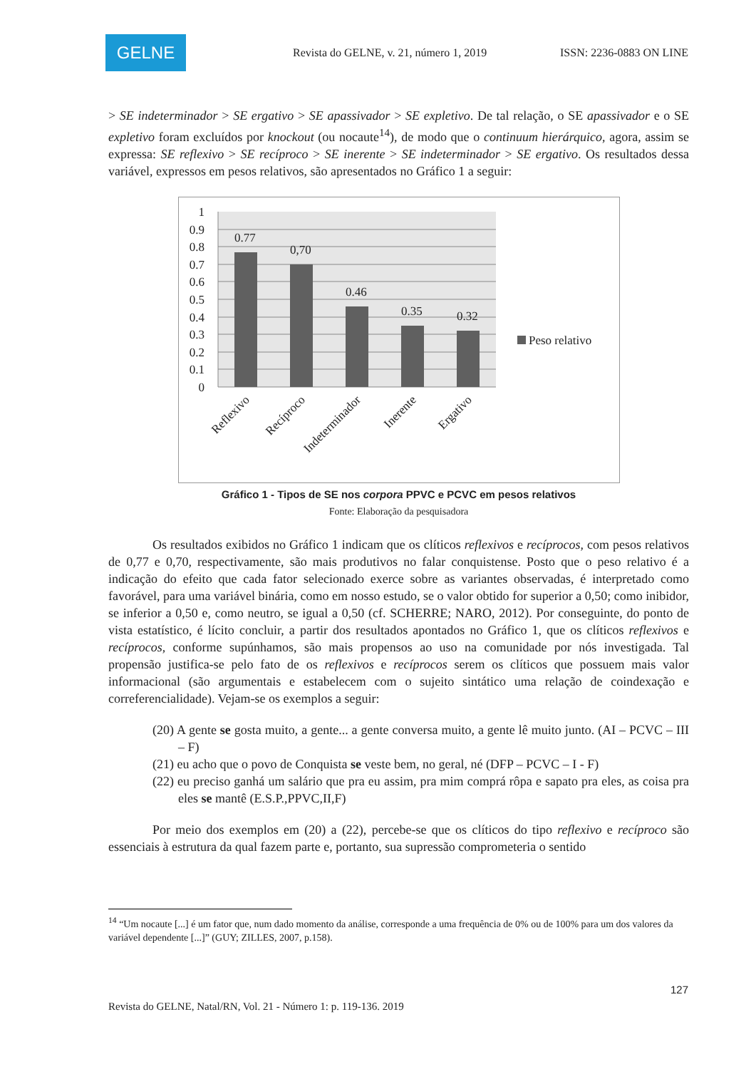GELNE
Revista do GELNE, v. 21, número 1, 2019 ISSN: 2236-0883 ON LINE
> SE indeterminador > SE ergativo > SE apassivador > SE expletivo. De tal relação, o SE apassivador e o SE expletivo foram excluídos por knockout (ou nocaute<sup>14</sup>), de modo que o continuum hierárquico, agora, assim se expressa: SE reflexivo > SE recíproco > SE inerente > SE indeterminador > SE ergativo. Os resultados dessa variável, expressos em pesos relativos, são apresentados no Gráfico 1 a seguir:
1
0.9
0.8
0.7
0.6
0.5
0.4
0.3
0.2
0.1
0
0.77
0,70
0.46
0.35
0.32
Peso relativo
Reflexivo
Recíproco
Indeterminador
Inerente
Ergativo
Gráfico 1 - Tipos de SE nos corpora PPVC e PCVC em pesos relativos
Fonte: Elaboração da pesquisadora
Os resultados exibidos no Gráfico 1 indicam que os clíticos reflexivos e recíprocos, com pesos relativos de 0,77 e 0,70, respectivamente, são mais produtivos no falar conquistense. Posto que o peso relativo é a indicação do efeito que cada fator selecionado exerce sobre as variantes observadas, é interpretado como favorável, para uma variável binária, como em nosso estudo, se o valor obtido for superior a 0,50; como inibidor, se inferior a 0,50 e, como neutro, se igual a 0,50 (cf. SCHERRE; NARO, 2012). Por conseguinte, do ponto de vista estatístico, é lícito concluir, a partir dos resultados apontados no Gráfico 1, que os clíticos reflexivos e recíprocos, conforme supúnhamos, são mais propensos ao uso na comunidade por nós investigada. Tal propensão justifica-se pelo fato de os reflexivos e recíprocos serem os clíticos que possuem mais valor informacional (são argumentais e estabelecem com o sujeito sintático uma relação de coindexação e correferencialidade). Vejam-se os exemplos a seguir:
(20) A gente se gosta muito, a gente... a gente conversa muito, a gente lê muito junto. (AI – PCVC – III – F)
(21) eu acho que o povo de Conquista se veste bem, no geral, né (DFP – PCVC – I - F)
(22) eu preciso ganhá um salário que pra eu assim, pra mim comprá rôpa e sapato pra eles, as coisa pra eles se mantê (E.S.P.,PPVC,II,F)
Por meio dos exemplos em (20) a (22), percebe-se que os clíticos do tipo reflexivo e recíproco são essenciais à estrutura da qual fazem parte e, portanto, sua supressão comprometeria o sentido
<sup>14</sup> “Um nocaute [...] é um fator que, num dado momento da análise, corresponde a uma frequência de 0% ou de 100% para um dos valores da variável dependente [...]” (GUY; ZILLES, 2007, p.158).
127
Revista do GELNE, Natal/RN, Vol. 21 - Número 1: p. 119-136. 2019